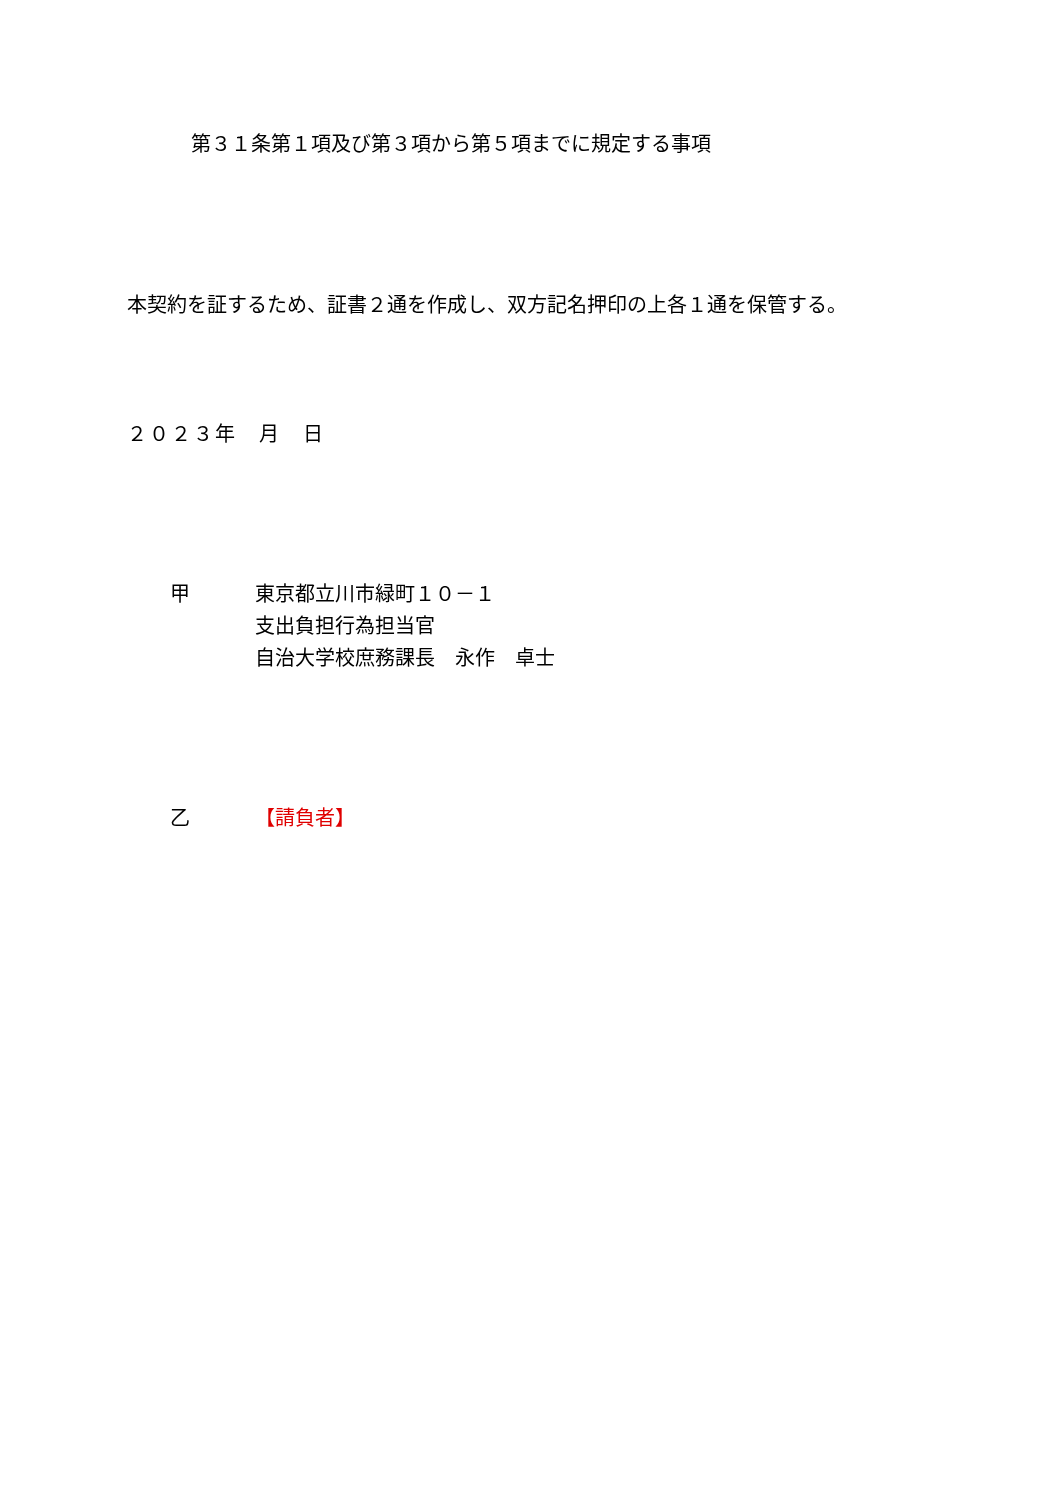第３１条第１項及び第３項から第５項までに規定する事項
本契約を証するため、証書２通を作成し、双方記名押印の上各１通を保管する。
２０２３年　月　日
甲 東京都立川市緑町１０－１
支出負担行為担当官
自治大学校庶務課長　永作　卓士
乙 【請負者】